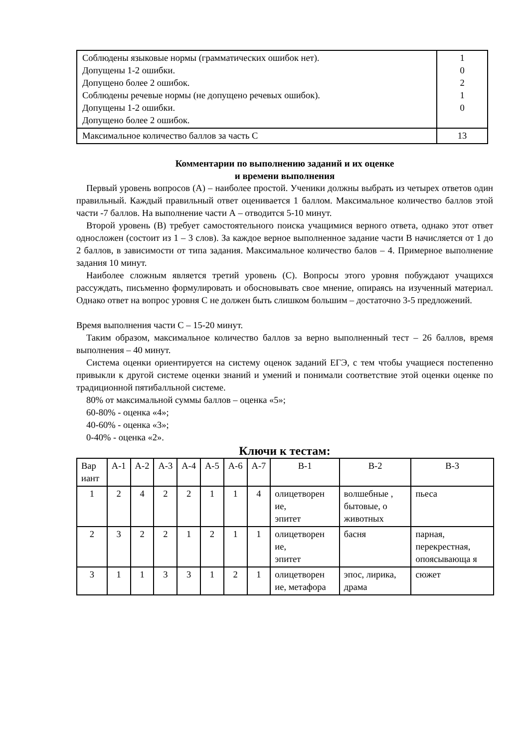| Соблюдены языковые нормы (грамматических ошибок нет). Допущены 1-2 ошибки. Допущено более 2 ошибок. Соблюдены речевые нормы (не допущено речевых ошибок). Допущены 1-2 ошибки. Допущено более 2 ошибок. | 1 0 2 1 0 |
| Максимальное количество баллов за часть С | 13 |
Комментарии по выполнению заданий и их оценке
и времени выполнения
Первый уровень вопросов (А) – наиболее простой. Ученики должны выбрать из четырех ответов один правильный. Каждый правильный ответ оценивается 1 баллом. Максимальное количество баллов этой части -7 баллов. На выполнение части А – отводится 5-10 минут.
Второй уровень (В) требует самостоятельного поиска учащимися верного ответа, однако этот ответ односложен (состоит из 1 – 3 слов). За каждое верное выполненное задание части В начисляется от 1 до 2 баллов, в зависимости от типа задания. Максимальное количество балов – 4. Примерное выполнение задания 10 минут.
Наиболее сложным является третий уровень (С). Вопросы этого уровня побуждают учащихся рассуждать, письменно формулировать и обосновывать свое мнение, опираясь на изученный материал. Однако ответ на вопрос уровня С не должен быть слишком большим – достаточно 3-5 предложений.
Время выполнения части С – 15-20 минут.
Таким образом, максимальное количество баллов за верно выполненный тест – 26 баллов, время выполнения – 40 минут.
Система оценки ориентируется на систему оценок заданий ЕГЭ, с тем чтобы учащиеся постепенно привыкли к другой системе оценки знаний и умений и понимали соответствие этой оценки оценке по традиционной пятибалльной системе.
80% от максимальной суммы баллов – оценка «5»;
60-80% - оценка «4»;
40-60% - оценка «3»;
0-40% - оценка «2».
Ключи к тестам:
| Вар иант | А-1 | А-2 | А-3 | А-4 | А-5 | А-6 | А-7 | В-1 | В-2 | В-3 |
| --- | --- | --- | --- | --- | --- | --- | --- | --- | --- | --- |
| 1 | 2 | 4 | 2 | 2 | 1 | 1 | 4 | олицетворен ие, эпитет | волшебные , бытовые, о животных | пьеса |
| 2 | 3 | 2 | 2 | 1 | 2 | 1 | 1 | олицетворен ие, эпитет | басня | парная, перекрестная, опоясывающа я |
| 3 | 1 | 1 | 3 | 3 | 1 | 2 | 1 | олицетворен ие, метафора | эпос, лирика, драма | сюжет |